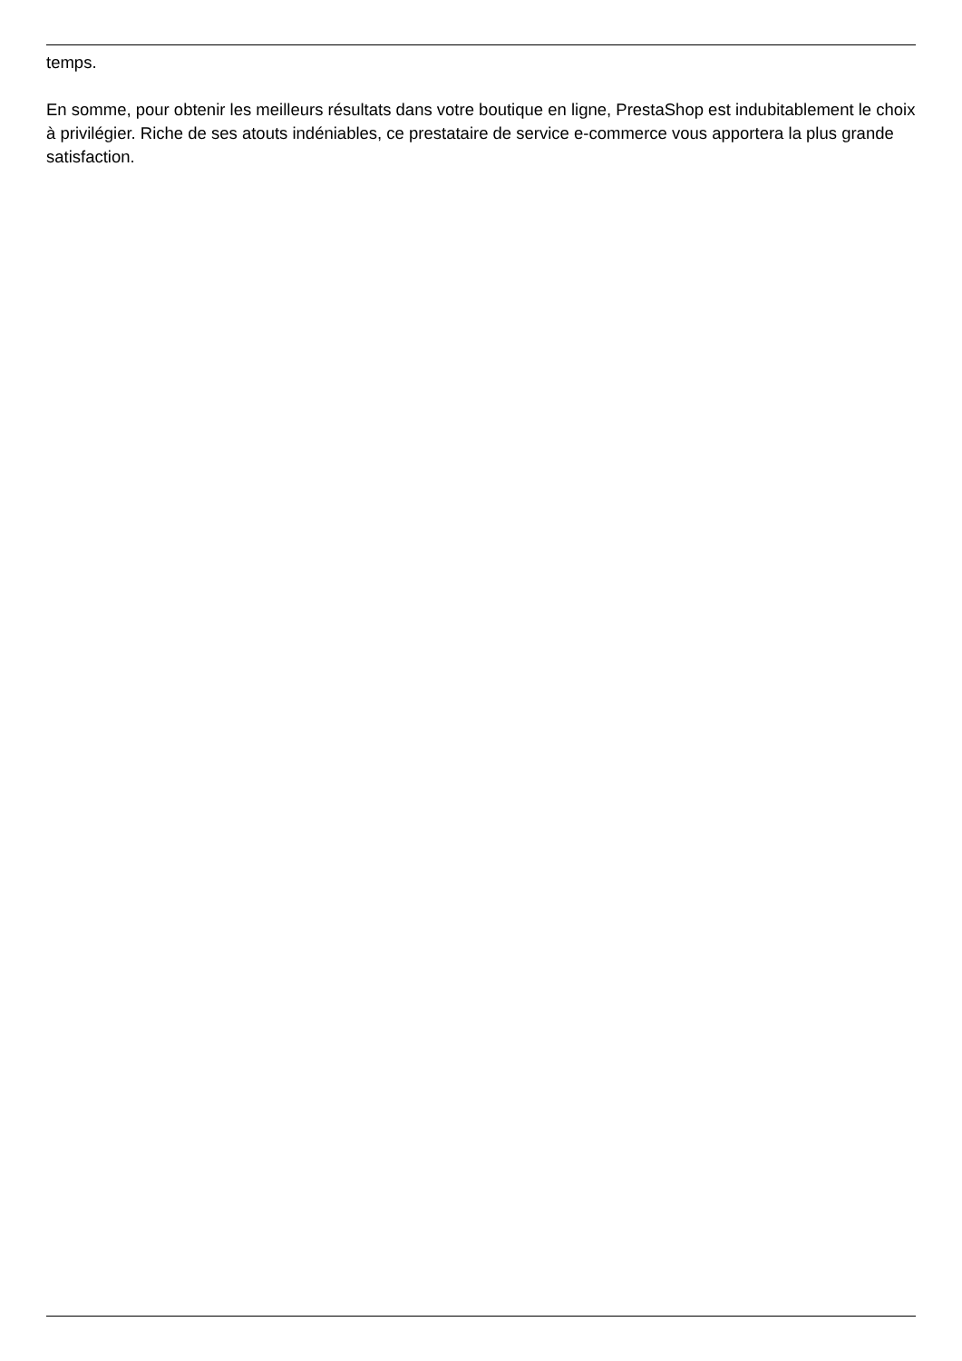temps.
En somme, pour obtenir les meilleurs résultats dans votre boutique en ligne, PrestaShop est indubitablement le choix à privilégier. Riche de ses atouts indéniables, ce prestataire de service e-commerce vous apportera la plus grande satisfaction.